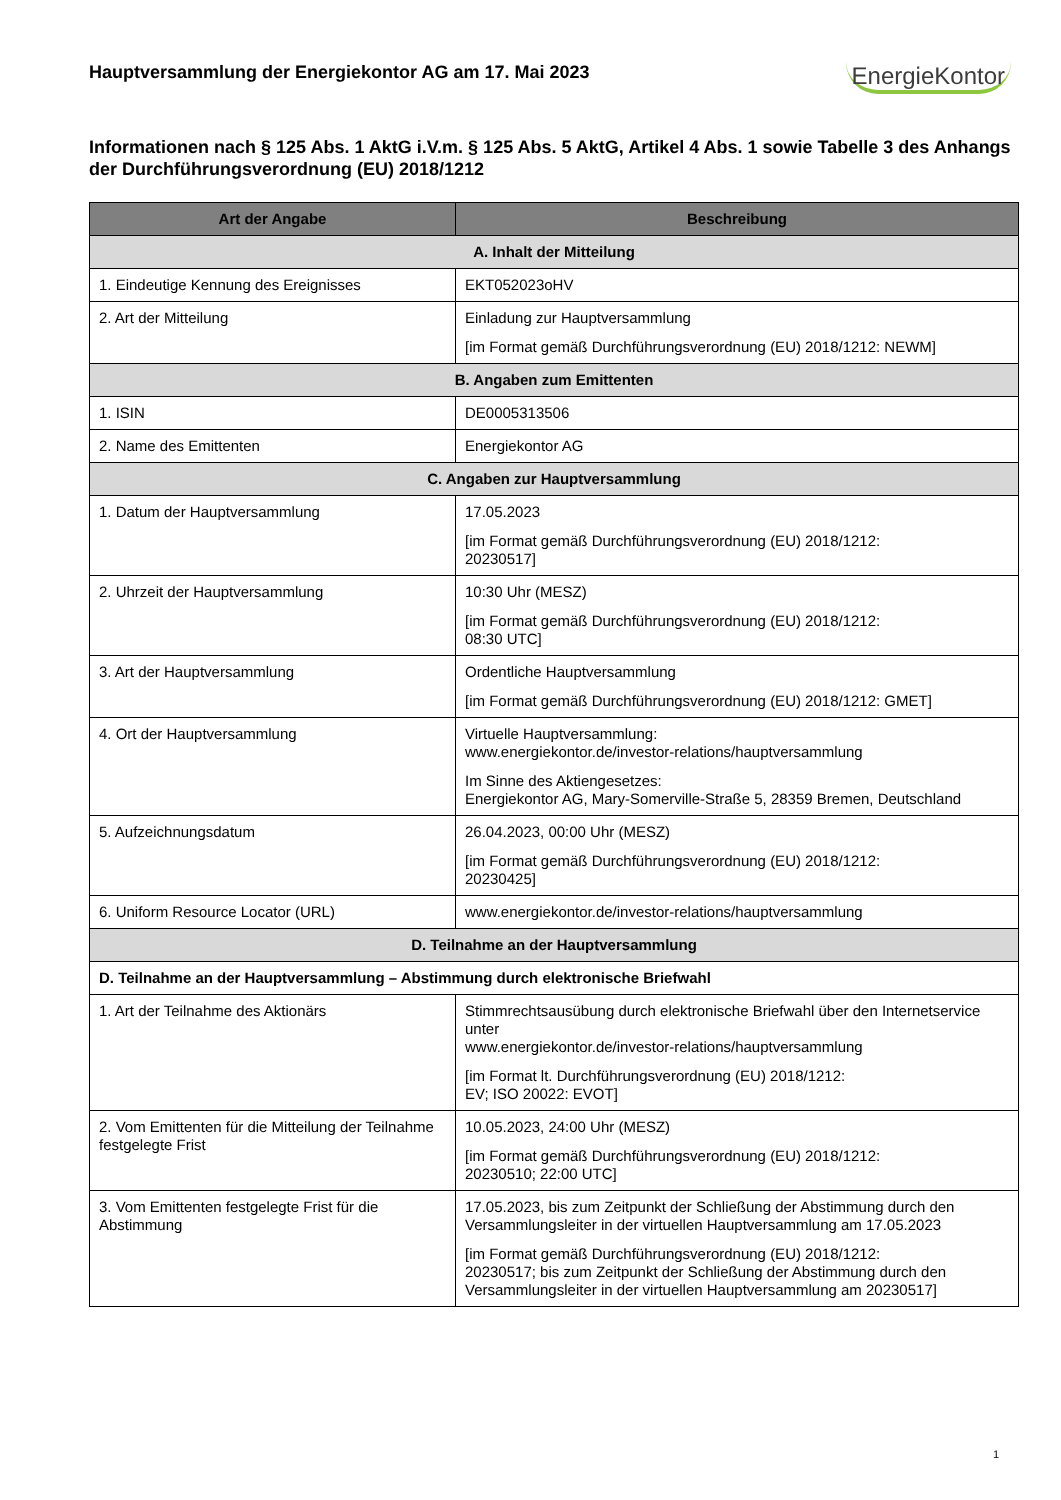Hauptversammlung der Energiekontor AG am 17. Mai 2023
EnergieKontor
Informationen nach § 125 Abs. 1 AktG i.V.m. § 125 Abs. 5 AktG, Artikel 4 Abs. 1 sowie Tabelle 3 des Anhangs der Durchführungsverordnung (EU) 2018/1212
| Art der Angabe | Beschreibung |
| --- | --- |
| A. Inhalt der Mitteilung | |
| 1. Eindeutige Kennung des Ereignisses | EKT052023oHV |
| 2. Art der Mitteilung | Einladung zur Hauptversammlung [im Format gemäß Durchführungsverordnung (EU) 2018/1212: NEWM] |
| B. Angaben zum Emittenten | |
| 1. ISIN | DE0005313506 |
| 2. Name des Emittenten | Energiekontor AG |
| C. Angaben zur Hauptversammlung | |
| 1. Datum der Hauptversammlung | 17.05.2023 [im Format gemäß Durchführungsverordnung (EU) 2018/1212: 20230517] |
| 2. Uhrzeit der Hauptversammlung | 10:30 Uhr (MESZ) [im Format gemäß Durchführungsverordnung (EU) 2018/1212: 08:30 UTC] |
| 3. Art der Hauptversammlung | Ordentliche Hauptversammlung [im Format gemäß Durchführungsverordnung (EU) 2018/1212: GMET] |
| 4. Ort der Hauptversammlung | Virtuelle Hauptversammlung: www.energiekontor.de/investor-relations/hauptversammlung Im Sinne des Aktiengesetzes: Energiekontor AG, Mary-Somerville-Straße 5, 28359 Bremen, Deutschland |
| 5. Aufzeichnungsdatum | 26.04.2023, 00:00 Uhr (MESZ) [im Format gemäß Durchführungsverordnung (EU) 2018/1212: 20230425] |
| 6. Uniform Resource Locator (URL) | www.energiekontor.de/investor-relations/hauptversammlung |
| D. Teilnahme an der Hauptversammlung | |
| D. Teilnahme an der Hauptversammlung – Abstimmung durch elektronische Briefwahl | |
| 1. Art der Teilnahme des Aktionärs | Stimmrechtsausübung durch elektronische Briefwahl über den Internetservice unter www.energiekontor.de/investor-relations/hauptversammlung [im Format lt. Durchführungsverordnung (EU) 2018/1212: EV; ISO 20022: EVOT] |
| 2. Vom Emittenten für die Mitteilung der Teilnahme festgelegte Frist | 10.05.2023, 24:00 Uhr (MESZ) [im Format gemäß Durchführungsverordnung (EU) 2018/1212: 20230510; 22:00 UTC] |
| 3. Vom Emittenten festgelegte Frist für die Abstimmung | 17.05.2023, bis zum Zeitpunkt der Schließung der Abstimmung durch den Versammlungsleiter in der virtuellen Hauptversammlung am 17.05.2023 [im Format gemäß Durchführungsverordnung (EU) 2018/1212: 20230517; bis zum Zeitpunkt der Schließung der Abstimmung durch den Versammlungsleiter in der virtuellen Hauptversammlung am 20230517] |
1